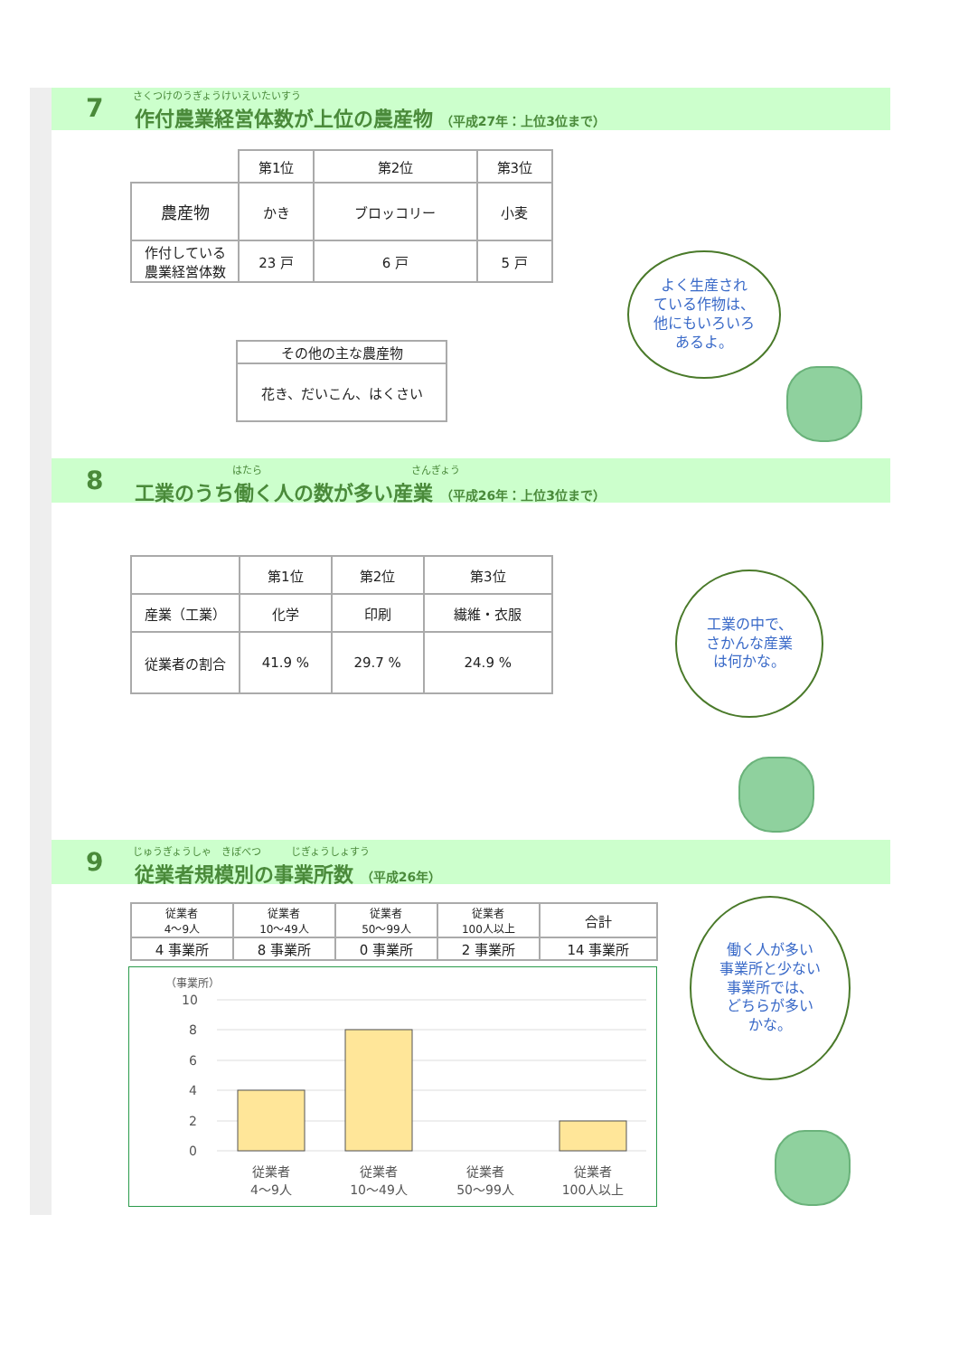7 さくつけのうぎょうけいえいたいすう
作付農業経営体数が上位の農産物 （平成27年：上位3位まで）
| | 第1位 | 第2位 | 第3位 |
| 農産物 | かき | ブロッコリー | 小麦 |
| 作付している 農業経営体数 | 23 戸 | 6 戸 | 5 戸 |
| その他の主な農産物 |
| --- |
| 花き、だいこん、はくさい |
よく生産され
ている作物は、
他にもいろいろ
あるよ。
8 はたら さんぎょう
工業のうち働く人の数が多い産業 （平成26年：上位3位まで）
| | 第1位 | 第2位 | 第3位 |
| 産業（工業） | 化学 | 印刷 | 繊維・衣服 |
| 従業者の割合 | 41.9 % | 29.7 % | 24.9 % |
工業の中で、
さかんな産業
は何かな。
9
じゅうぎょうしゃ　きぼべつ　　　じぎょうしょすう
従業者規模別の事業所数 （平成26年）
| 従業者 4～9人 | 従業者 10～49人 | 従業者 50～99人 | 従業者 100人以上 | 合計 |
| 4 事業所 | 8 事業所 | 0 事業所 | 2 事業所 | 14 事業所 |
（事業所）
10
8
6
4
2
0
従業者
4～9人
従業者
10～49人
従業者
50～99人
従業者
100人以上
働く人が多い
事業所と少ない
事業所では、
どちらが多い
かな。